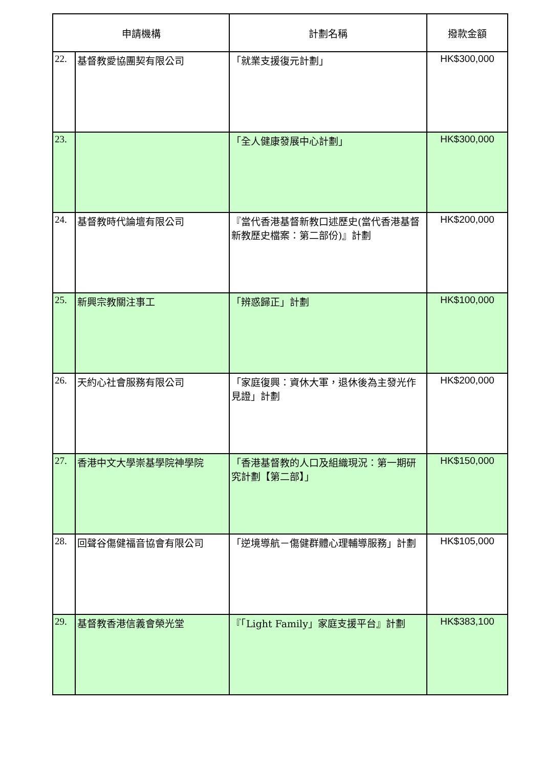| 申請機構 | | 計劃名稱 | 撥款金額 |
| --- | --- | --- | --- |
| 22. | 基督教愛協團契有限公司 | 「就業支援復元計劃」 | HK$300,000 |
| 23. | | 「全人健康發展中心計劃」 | HK$300,000 |
| 24. | 基督教時代論壇有限公司 | 『當代香港基督新教口述歷史(當代香港基督新教歷史檔案：第二部份)』計劃 | HK$200,000 |
| 25. | 新興宗教關注事工 | 「辨惑歸正」計劃 | HK$100,000 |
| 26. | 天約心社會服務有限公司 | 「家庭復興：資休大軍，退休後為主發光作見證」計劃 | HK$200,000 |
| 27. | 香港中文大學崇基學院神學院 | 「香港基督教的人口及組織現況：第一期研究計劃【第二部】」 | HK$150,000 |
| 28. | 回聲谷傷健福音協會有限公司 | 「逆境導航－傷健群體心理輔導服務」計劃 | HK$105,000 |
| 29. | 基督教香港信義會榮光堂 | 『「Light Family」家庭支援平台』計劃 | HK$383,100 |